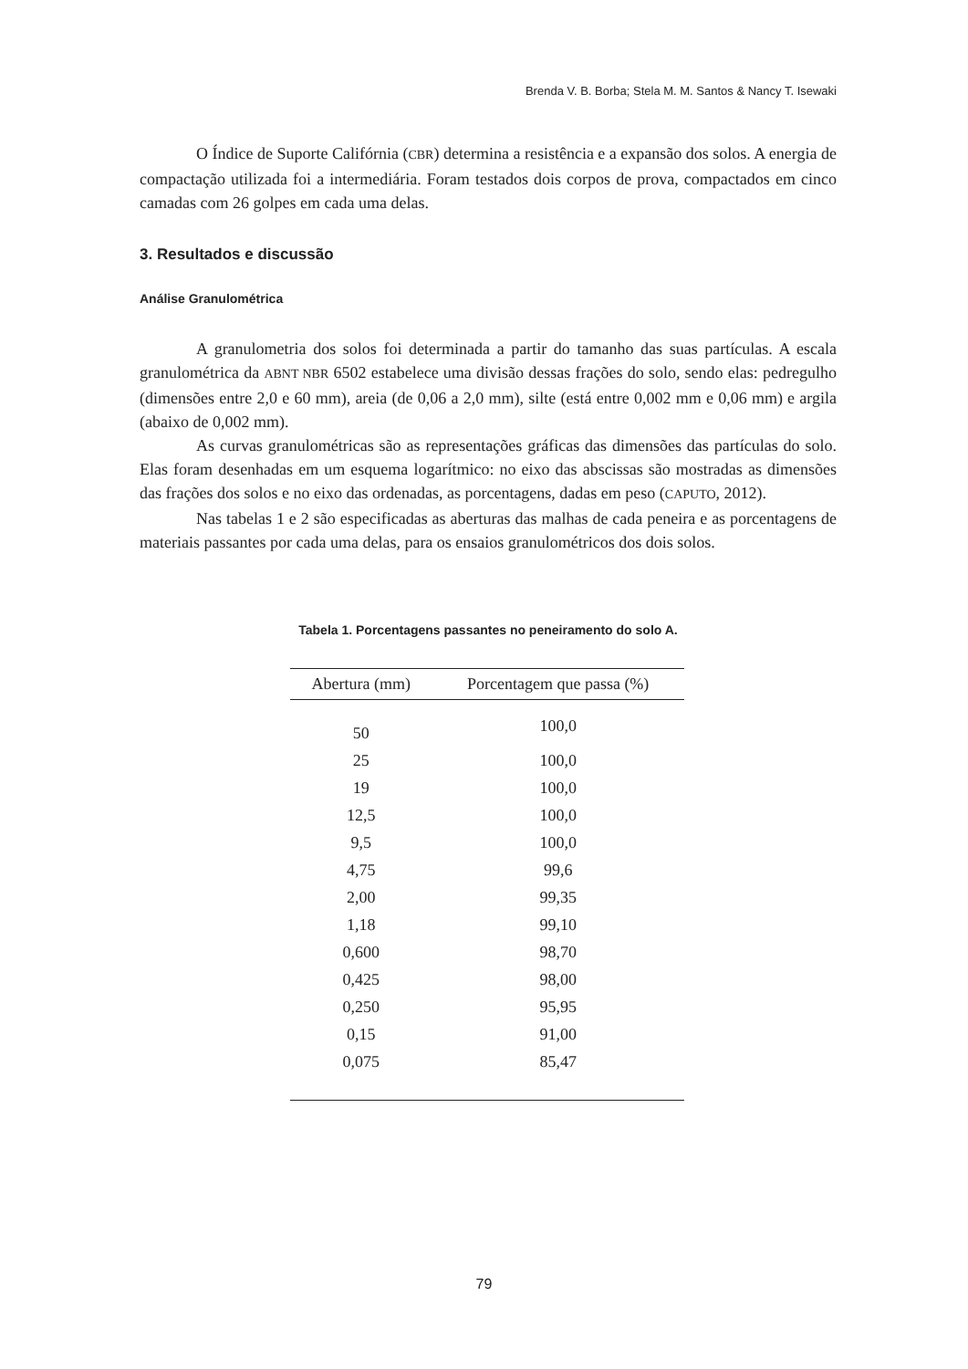Brenda V. B. Borba; Stela M. M. Santos & Nancy T. Isewaki
O Índice de Suporte Califórnia (CBR) determina a resistência e a expansão dos solos. A energia de compactação utilizada foi a intermediária. Foram testados dois corpos de prova, compactados em cinco camadas com 26 golpes em cada uma delas.
3. Resultados e discussão
Análise Granulométrica
A granulometria dos solos foi determinada a partir do tamanho das suas partículas. A escala granulométrica da ABNT NBR 6502 estabelece uma divisão dessas frações do solo, sendo elas: pedregulho (dimensões entre 2,0 e 60 mm), areia (de 0,06 a 2,0 mm), silte (está entre 0,002 mm e 0,06 mm) e argila (abaixo de 0,002 mm).
As curvas granulométricas são as representações gráficas das dimensões das partículas do solo. Elas foram desenhadas em um esquema logarítmico: no eixo das abscissas são mostradas as dimensões das frações dos solos e no eixo das ordenadas, as porcentagens, dadas em peso (CAPUTO, 2012).
Nas tabelas 1 e 2 são especificadas as aberturas das malhas de cada peneira e as porcentagens de materiais passantes por cada uma delas, para os ensaios granulométricos dos dois solos.
Tabela 1. Porcentagens passantes no peneiramento do solo A.
| Abertura (mm) | Porcentagem que passa (%) |
| --- | --- |
| 50 | 100,0 |
| 25 | 100,0 |
| 19 | 100,0 |
| 12,5 | 100,0 |
| 9,5 | 100,0 |
| 4,75 | 99,6 |
| 2,00 | 99,35 |
| 1,18 | 99,10 |
| 0,600 | 98,70 |
| 0,425 | 98,00 |
| 0,250 | 95,95 |
| 0,15 | 91,00 |
| 0,075 | 85,47 |
79